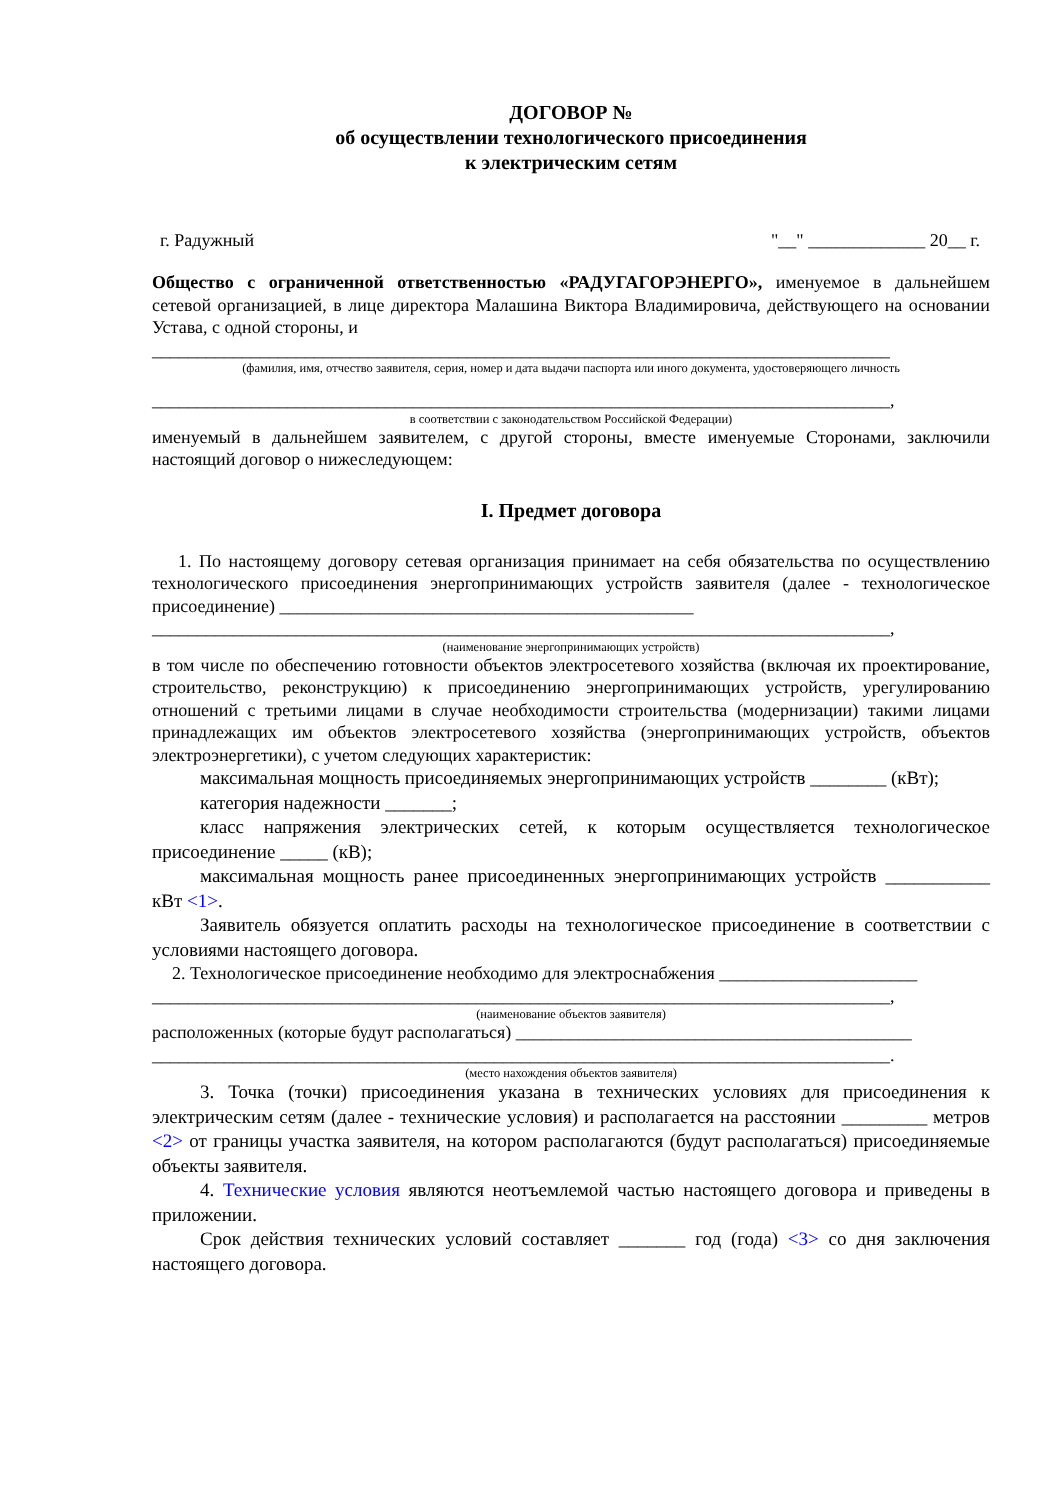ДОГОВОР №
об осуществлении технологического присоединения
к электрическим сетям
г. Радужный "__" _____________ 20__ г.
Общество с ограниченной ответственностью «РАДУГАГОРЭНЕРГО», именуемое в дальнейшем сетевой организацией, в лице директора Малашина Виктора Владимировича, действующего на основании Устава, с одной стороны, и
__________________________________________________________________________________
(фамилия, имя, отчество заявителя, серия, номер и дата выдачи паспорта или иного документа, удостоверяющего личность
__________________________________________________________________________________,
в соответствии с законодательством Российской Федерации)
именуемый в дальнейшем заявителем, с другой стороны, вместе именуемые Сторонами, заключили настоящий договор о нижеследующем:
I. Предмет договора
1. По настоящему договору сетевая организация принимает на себя обязательства по осуществлению технологического присоединения энергопринимающих устройств заявителя (далее - технологическое присоединение) ______________________________________________
__________________________________________________________________________________,
(наименование энергопринимающих устройств)
в том числе по обеспечению готовности объектов электросетевого хозяйства (включая их проектирование, строительство, реконструкцию) к присоединению энергопринимающих устройств, урегулированию отношений с третьими лицами в случае необходимости строительства (модернизации) такими лицами принадлежащих им объектов электросетевого хозяйства (энергопринимающих устройств, объектов электроэнергетики), с учетом следующих характеристик:
максимальная мощность присоединяемых энергопринимающих устройств ________ (кВт);
категория надежности _______;
класс напряжения электрических сетей, к которым осуществляется технологическое присоединение _____ (кВ);
максимальная мощность ранее присоединенных энергопринимающих устройств ___________ кВт <1>.
Заявитель обязуется оплатить расходы на технологическое присоединение в соответствии с условиями настоящего договора.
2. Технологическое присоединение необходимо для электроснабжения ______________________
__________________________________________________________________________________,
(наименование объектов заявителя)
расположенных (которые будут располагаться) ____________________________________________
__________________________________________________________________________________.
(место нахождения объектов заявителя)
3. Точка (точки) присоединения указана в технических условиях для присоединения к электрическим сетям (далее - технические условия) и располагается на расстоянии _________ метров <2> от границы участка заявителя, на котором располагаются (будут располагаться) присоединяемые объекты заявителя.
4. Технические условия являются неотъемлемой частью настоящего договора и приведены в приложении.
Срок действия технических условий составляет _______ год (года) <3> со дня заключения настоящего договора.